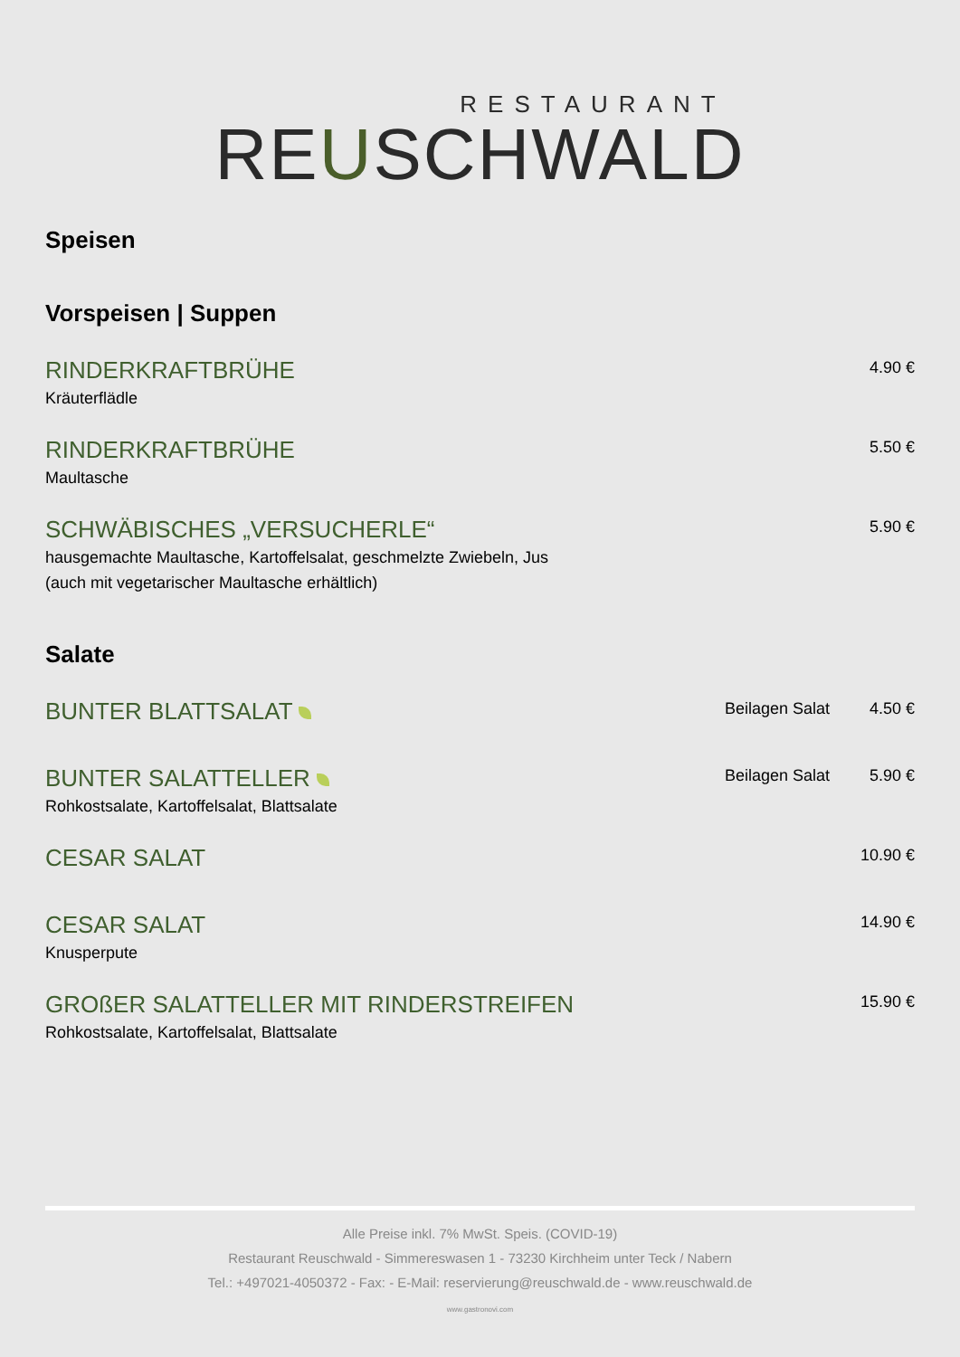RESTAURANT
REUSCHWALD
Speisen
Vorspeisen | Suppen
RINDERKRAFTBRÜHE
Kräuterflädle
4.90 €
RINDERKRAFTBRÜHE
Maultasche
5.50 €
SCHWÄBISCHES „VERSUCHERLE“
hausgemachte Maultasche, Kartoffelsalat, geschmelzte Zwiebeln, Jus (auch mit vegetarischer Maultasche erhältlich)
5.90 €
Salate
BUNTER BLATTSALAT
Beilagen Salat
4.50 €
BUNTER SALATTELLER
Rohkostsalate, Kartoffelsalat, Blattsalate
Beilagen Salat
5.90 €
CESAR SALAT
10.90 €
CESAR SALAT
Knusperpute
14.90 €
GROßER SALATTELLER MIT RINDERSTREIFEN
Rohkostsalate, Kartoffelsalat, Blattsalate
15.90 €
Alle Preise inkl. 7% MwSt. Speis. (COVID-19)
Restaurant Reuschwald - Simmereswasen 1 - 73230 Kirchheim unter Teck / Nabern
Tel.: +497021-4050372 - Fax: - E-Mail: reservierung@reuschwald.de - www.reuschwald.de
www.gastronovi.com